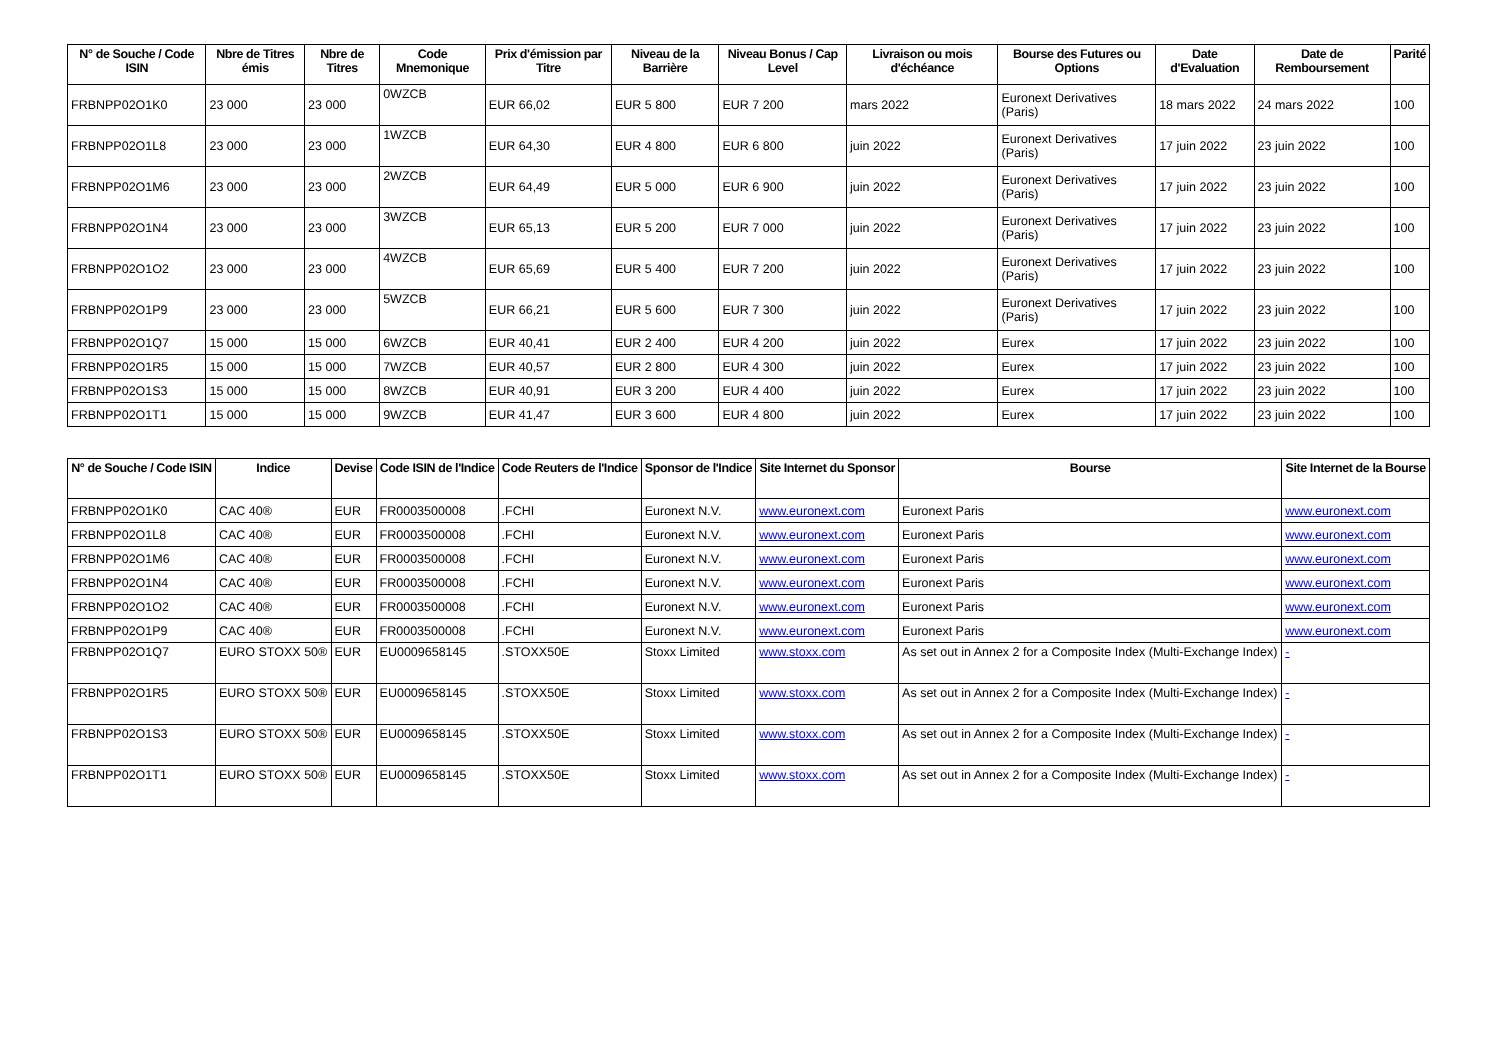| N° de Souche / Code ISIN | Nbre de Titres émis | Nbre de Titres | Code Mnemonique | Prix d'émission par Titre | Niveau de la Barrière | Niveau Bonus / Cap Level | Livraison ou mois d'échéance | Bourse des Futures ou Options | Date d'Evaluation | Date de Remboursement | Parité |
| --- | --- | --- | --- | --- | --- | --- | --- | --- | --- | --- | --- |
| FRBNPP02O1K0 | 23 000 | 23 000 | 0WZCB | EUR 66,02 | EUR 5 800 | EUR 7 200 | mars 2022 | Euronext Derivatives (Paris) | 18 mars 2022 | 24 mars 2022 | 100 |
| FRBNPP02O1L8 | 23 000 | 23 000 | 1WZCB | EUR 64,30 | EUR 4 800 | EUR 6 800 | juin 2022 | Euronext Derivatives (Paris) | 17 juin 2022 | 23 juin 2022 | 100 |
| FRBNPP02O1M6 | 23 000 | 23 000 | 2WZCB | EUR 64,49 | EUR 5 000 | EUR 6 900 | juin 2022 | Euronext Derivatives (Paris) | 17 juin 2022 | 23 juin 2022 | 100 |
| FRBNPP02O1N4 | 23 000 | 23 000 | 3WZCB | EUR 65,13 | EUR 5 200 | EUR 7 000 | juin 2022 | Euronext Derivatives (Paris) | 17 juin 2022 | 23 juin 2022 | 100 |
| FRBNPP02O1O2 | 23 000 | 23 000 | 4WZCB | EUR 65,69 | EUR 5 400 | EUR 7 200 | juin 2022 | Euronext Derivatives (Paris) | 17 juin 2022 | 23 juin 2022 | 100 |
| FRBNPP02O1P9 | 23 000 | 23 000 | 5WZCB | EUR 66,21 | EUR 5 600 | EUR 7 300 | juin 2022 | Euronext Derivatives (Paris) | 17 juin 2022 | 23 juin 2022 | 100 |
| FRBNPP02O1Q7 | 15 000 | 15 000 | 6WZCB | EUR 40,41 | EUR 2 400 | EUR 4 200 | juin 2022 | Eurex | 17 juin 2022 | 23 juin 2022 | 100 |
| FRBNPP02O1R5 | 15 000 | 15 000 | 7WZCB | EUR 40,57 | EUR 2 800 | EUR 4 300 | juin 2022 | Eurex | 17 juin 2022 | 23 juin 2022 | 100 |
| FRBNPP02O1S3 | 15 000 | 15 000 | 8WZCB | EUR 40,91 | EUR 3 200 | EUR 4 400 | juin 2022 | Eurex | 17 juin 2022 | 23 juin 2022 | 100 |
| FRBNPP02O1T1 | 15 000 | 15 000 | 9WZCB | EUR 41,47 | EUR 3 600 | EUR 4 800 | juin 2022 | Eurex | 17 juin 2022 | 23 juin 2022 | 100 |
| N° de Souche / Code ISIN | Indice | Devise | Code ISIN de l'Indice | Code Reuters de l'Indice | Sponsor de l'Indice | Site Internet du Sponsor | Bourse | Site Internet de la Bourse |
| --- | --- | --- | --- | --- | --- | --- | --- | --- |
| FRBNPP02O1K0 | CAC 40® | EUR | FR0003500008 | .FCHI | Euronext N.V. | www.euronext.com | Euronext Paris | www.euronext.com |
| FRBNPP02O1L8 | CAC 40® | EUR | FR0003500008 | .FCHI | Euronext N.V. | www.euronext.com | Euronext Paris | www.euronext.com |
| FRBNPP02O1M6 | CAC 40® | EUR | FR0003500008 | .FCHI | Euronext N.V. | www.euronext.com | Euronext Paris | www.euronext.com |
| FRBNPP02O1N4 | CAC 40® | EUR | FR0003500008 | .FCHI | Euronext N.V. | www.euronext.com | Euronext Paris | www.euronext.com |
| FRBNPP02O1O2 | CAC 40® | EUR | FR0003500008 | .FCHI | Euronext N.V. | www.euronext.com | Euronext Paris | www.euronext.com |
| FRBNPP02O1P9 | CAC 40® | EUR | FR0003500008 | .FCHI | Euronext N.V. | www.euronext.com | Euronext Paris | www.euronext.com |
| FRBNPP02O1Q7 | EURO STOXX 50® | EUR | EU0009658145 | .STOXX50E | Stoxx Limited | www.stoxx.com | As set out in Annex 2 for a Composite Index (Multi-Exchange Index) | - |
| FRBNPP02O1R5 | EURO STOXX 50® | EUR | EU0009658145 | .STOXX50E | Stoxx Limited | www.stoxx.com | As set out in Annex 2 for a Composite Index (Multi-Exchange Index) | - |
| FRBNPP02O1S3 | EURO STOXX 50® | EUR | EU0009658145 | .STOXX50E | Stoxx Limited | www.stoxx.com | As set out in Annex 2 for a Composite Index (Multi-Exchange Index) | - |
| FRBNPP02O1T1 | EURO STOXX 50® | EUR | EU0009658145 | .STOXX50E | Stoxx Limited | www.stoxx.com | As set out in Annex 2 for a Composite Index (Multi-Exchange Index) | - |